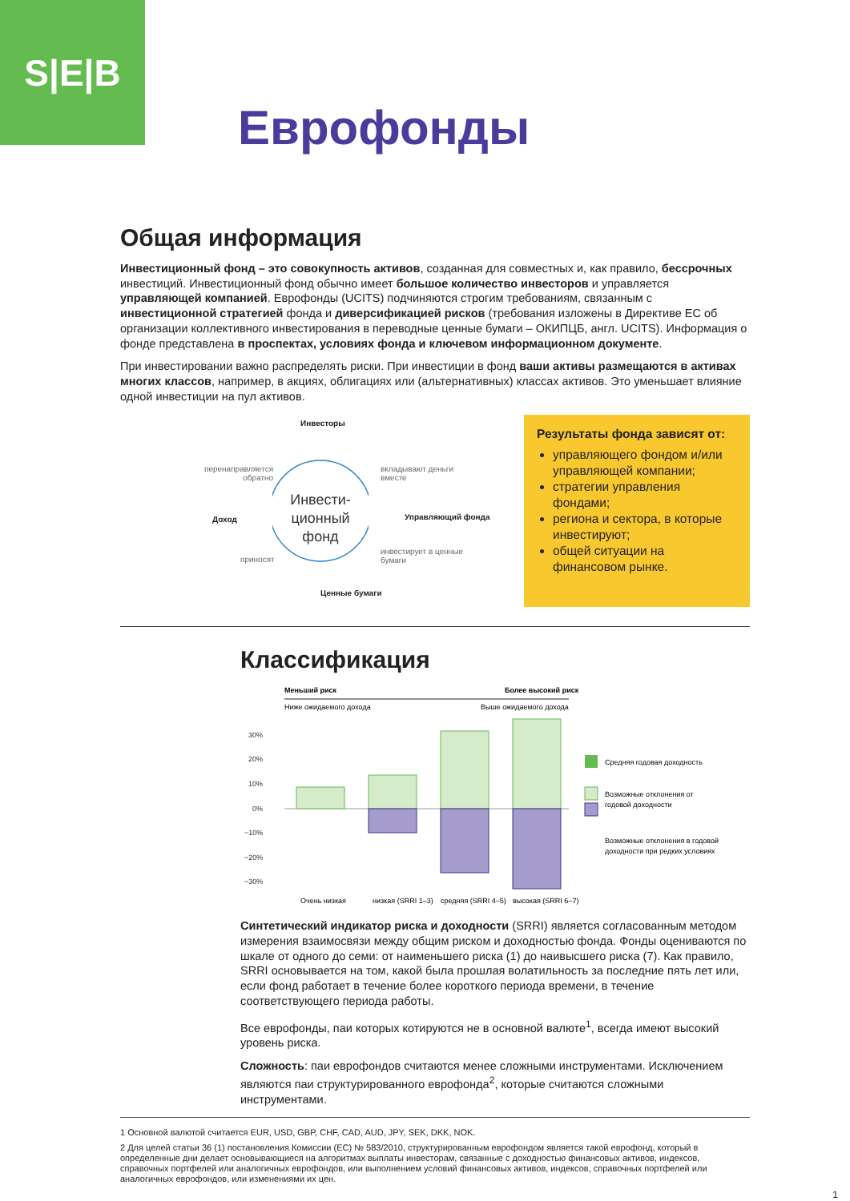S|E|B
Еврофонды
Общая информация
Инвестиционный фонд – это совокупность активов, созданная для совместных и, как правило, бессрочных инвестиций. Инвестиционный фонд обычно имеет большое количество инвесторов и управляется управляющей компанией. Еврофонды (UCITS) подчиняются строгим требованиям, связанным с инвестиционной стратегией фонда и диверсификацией рисков (требования изложены в Директиве ЕС об организации коллективного инвестирования в переводные ценные бумаги – ОКИПЦБ, англ. UCITS). Информация о фонде представлена в проспектах, условиях фонда и ключевом информационном документе.
При инвестировании важно распределять риски. При инвестиции в фонд ваши активы размещаются в активах многих классов, например, в акциях, облигациях или (альтернативных) классах активов. Это уменьшает влияние одной инвестиции на пул активов.
Инвесторы
перенаправляется
обратно
вкладывают деньги
вместе
Инвести-
ционный
фонд
Доход Управляющий фонда
приносят
инвестирует в ценные
бумаги
Ценные бумаги
Результаты фонда зависят от:
управляющего фондом и/или управляющей компании;
стратегии управления фондами;
региона и сектора, в которые инвестируют;
общей ситуации на финансовом рынке.
Классификация
Меньший риск
Более высокий риск
Ниже ожидаемого дохода
Выше ожидаемого дохода
30%
20%
10%
0%
−10%
−20%
−30%
Очень низкая
низкая (SRRI 1–3)
средняя (SRRI 4–5)
высокая (SRRI 6–7)
Средняя годовая доходность
Возможные отклонения от
годовой доходности
Возможные отклонения в годовой
доходности при редких условиях
Синтетический индикатор риска и доходности (SRRI) является согласованным методом измерения взаимосвязи между общим риском и доходностью фонда. Фонды оцениваются по шкале от одного до семи: от наименьшего риска (1) до наивысшего риска (7). Как правило, SRRI основывается на том, какой была прошлая волатильность за последние пять лет или, если фонд работает в течение более короткого периода времени, в течение соответствующего периода работы.
Все еврофонды, паи которых котируются не в основной валюте<sup>1</sup>, всегда имеют высокий уровень риска.
Сложность: паи еврофондов считаются менее сложными инструментами. Исключением являются паи структурированного еврофонда<sup>2</sup>, которые считаются сложными инструментами.
1 Основной валютой считается EUR, USD, GBP, CHF, CAD, AUD, JPY, SEK, DKK, NOK.
2 Для целей статьи 36 (1) постановления Комиссии (ЕС) № 583/2010, структурированным еврофондом является такой еврофонд, который в определенные дни делает основывающиеся на алгоритмах выплаты инвесторам, связанные с доходностью финансовых активов, индексов, справочных портфелей или аналогичных еврофондов, или выполнением условий финансовых активов, индексов, справочных портфелей или аналогичных еврофондов, или изменениями их цен.
1